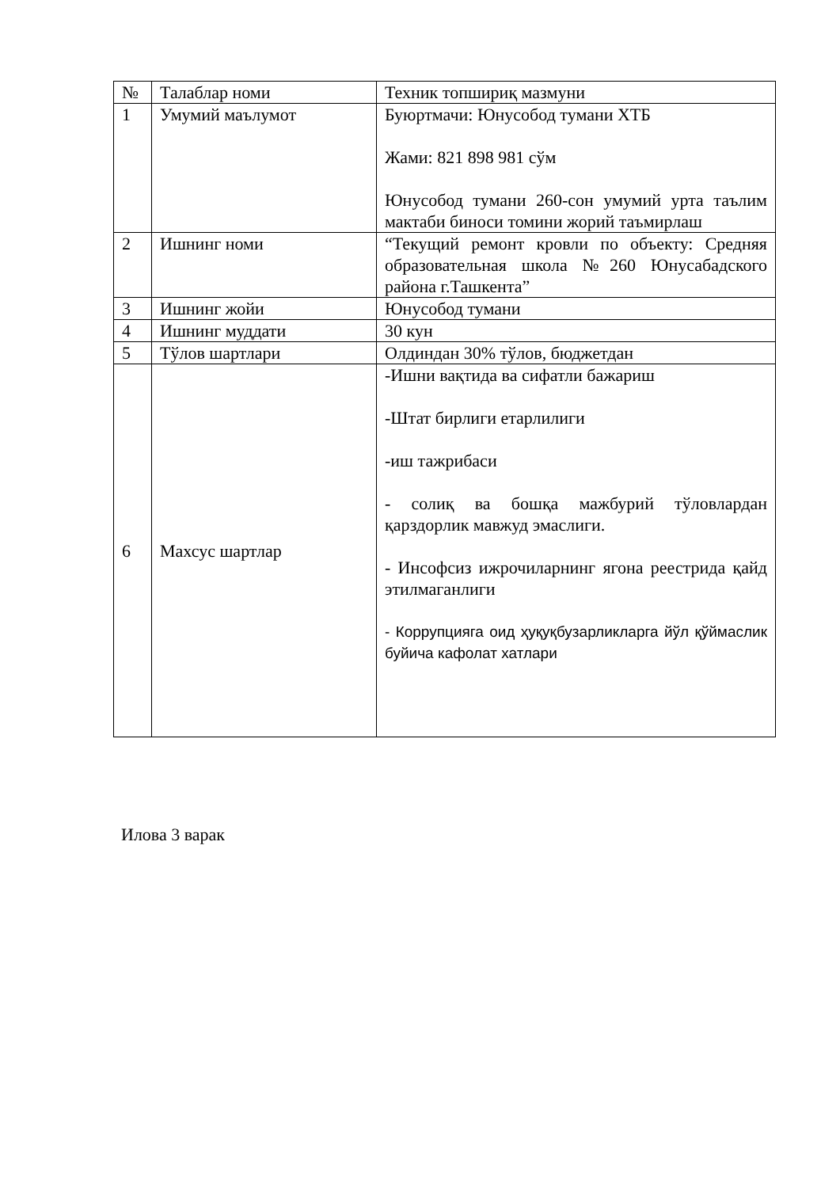| № | Талаблар номи | Техник топшириқ мазмуни |
| 1 | Умумий маълумот | Буюртмачи: Юнусобод тумани ХТБ Жами: 821 898 981 сўм Юнусобод тумани 260-сон умумий урта таълим мактаби биноси томини жорий таъмирлаш |
| 2 | Ишнинг номи | “Текущий ремонт кровли по объекту: Средняя образовательная школа №260 Юнусабадского района г.Ташкента” |
| 3 | Ишнинг жойи | Юнусобод тумани |
| 4 | Ишнинг муддати | 30 кун |
| 5 | Тўлов шартлари | Олдиндан 30% тўлов, бюджетдан |
| 6 | Махсус шартлар | -Ишни вақтида ва сифатли бажариш -Штат бирлиги етарлилиги -иш тажрибаси - солиқ ва бошқа мажбурий тўловлардан қарздорлик мавжуд эмаслиги. - Инсофсиз ижрочиларнинг ягона реестрида қайд этилмаганлиги - Коррупцияга оид ҳуқуқбузарликларга йўл қўймаслик буйича кафолат хатлари |
Илова 3 варак